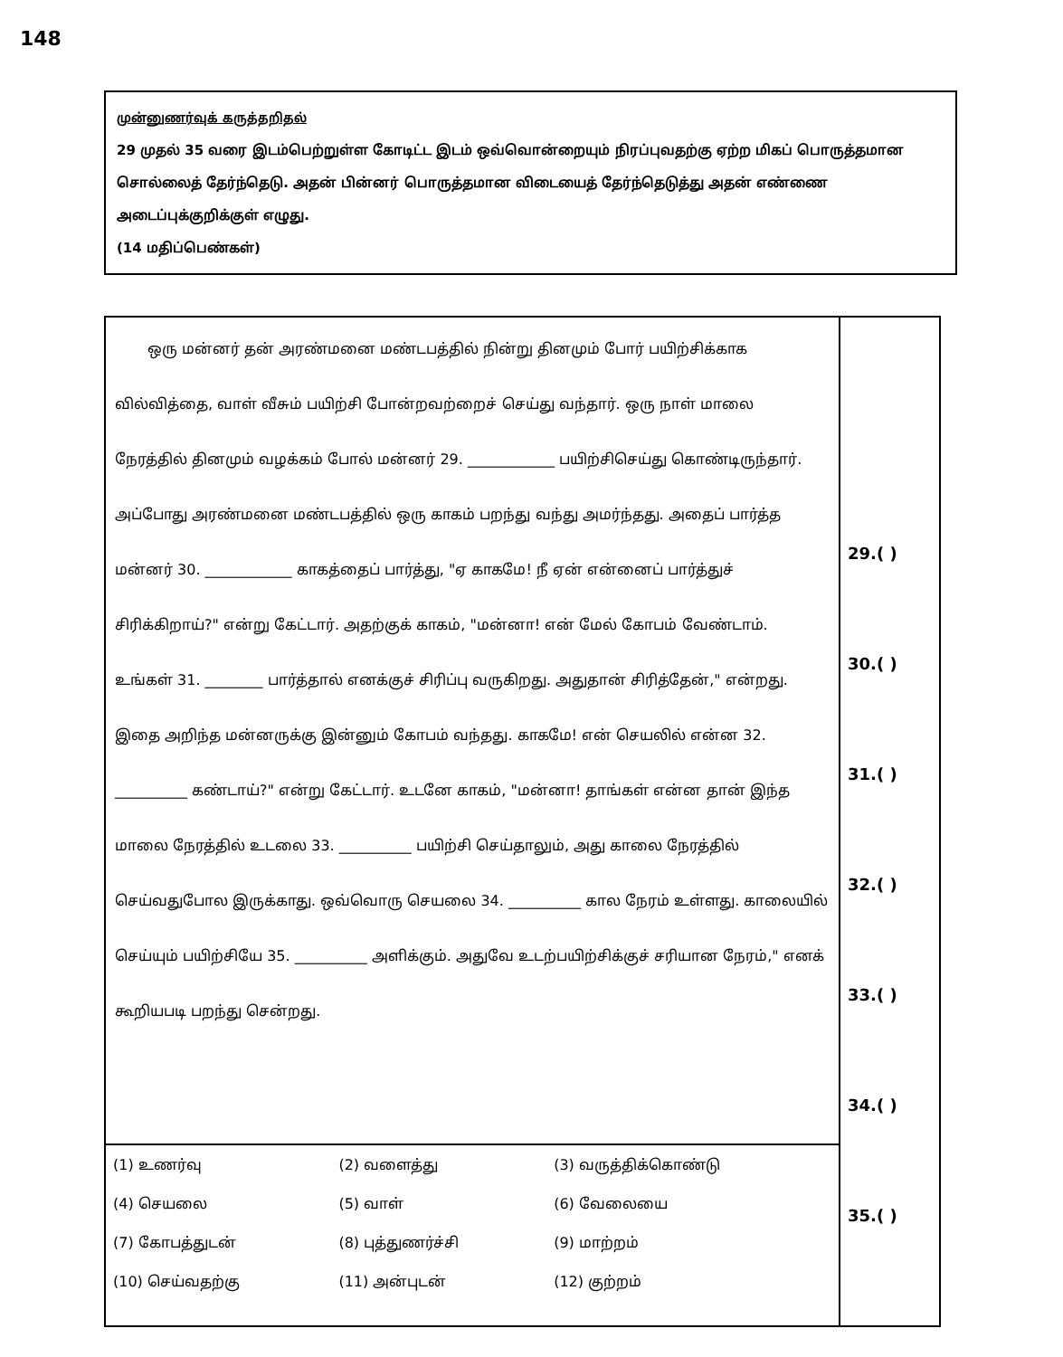148
முன்னுணர்வுக் கருத்தறிதல்
29 முதல் 35 வரை இடம்பெற்றுள்ள கோடிட்ட இடம் ஒவ்வொன்றையும் நிரப்புவதற்கு ஏற்ற மிகப் பொருத்தமான சொல்லைத் தேர்ந்தெடு. அதன் பின்னர் பொருத்தமான விடையைத் தேர்ந்தெடுத்து அதன் எண்ணை அடைப்புக்குறிக்குள் எழுது.
(14 மதிப்பெண்கள்)
| ஒரு மன்னர் தன் அரண்மனை மண்டபத்தில் நின்று தினமும் போர் பயிற்சிக்காக வில்வித்தை, வாள் வீசும் பயிற்சி போன்றவற்றைச் செய்து வந்தார். ஒரு நாள் மாலை நேரத்தில் தினமும் வழக்கம் போல் மன்னர் 29. ____________ பயிற்சிசெய்து கொண்டிருந்தார். அப்போது அரண்மனை மண்டபத்தில் ஒரு காகம் பறந்து வந்து அமர்ந்தது. அதைப் பார்த்த மன்னர் 30. ____________ காகத்தைப் பார்த்து, "ஏ காகமே! நீ ஏன் என்னைப் பார்த்துச் சிரிக்கிறாய்?" என்று கேட்டார். அதற்குக் காகம், "மன்னா! என் மேல் கோபம் வேண்டாம். உங்கள் 31. ________ பார்த்தால் எனக்குச் சிரிப்பு வருகிறது. அதுதான் சிரித்தேன்," என்றது. இதை அறிந்த மன்னருக்கு இன்னும் கோபம் வந்தது. காகமே! என் செயலில் என்ன 32. __________ கண்டாய்?" என்று கேட்டார். உடனே காகம், "மன்னா! தாங்கள் என்ன தான் இந்த மாலை நேரத்தில் உடலை 33. __________ பயிற்சி செய்தாலும், அது காலை நேரத்தில் செய்வதுபோல இருக்காது. ஒவ்வொரு செயலை 34. __________ கால நேரம் உள்ளது. காலையில் செய்யும் பயிற்சியே 35. __________ அளிக்கும். அதுவே உடற்பயிற்சிக்குச் சரியான நேரம்," எனக் கூறியபடி பறந்து சென்றது. | 29.( ) 30.( ) 31.( ) 32.( ) 33.( ) 34.( ) 35.( ) |
| / (1) உணர்வு / (2) வளைத்து / (3) வருத்திக்கொண்டு / / (4) செயலை / (5) வாள் / (6) வேலையை / / (7) கோபத்துடன் / (8) புத்துணர்ச்சி / (9) மாற்றம் / / (10) செய்வதற்கு / (11) அன்புடன் / (12) குற்றம் / | |